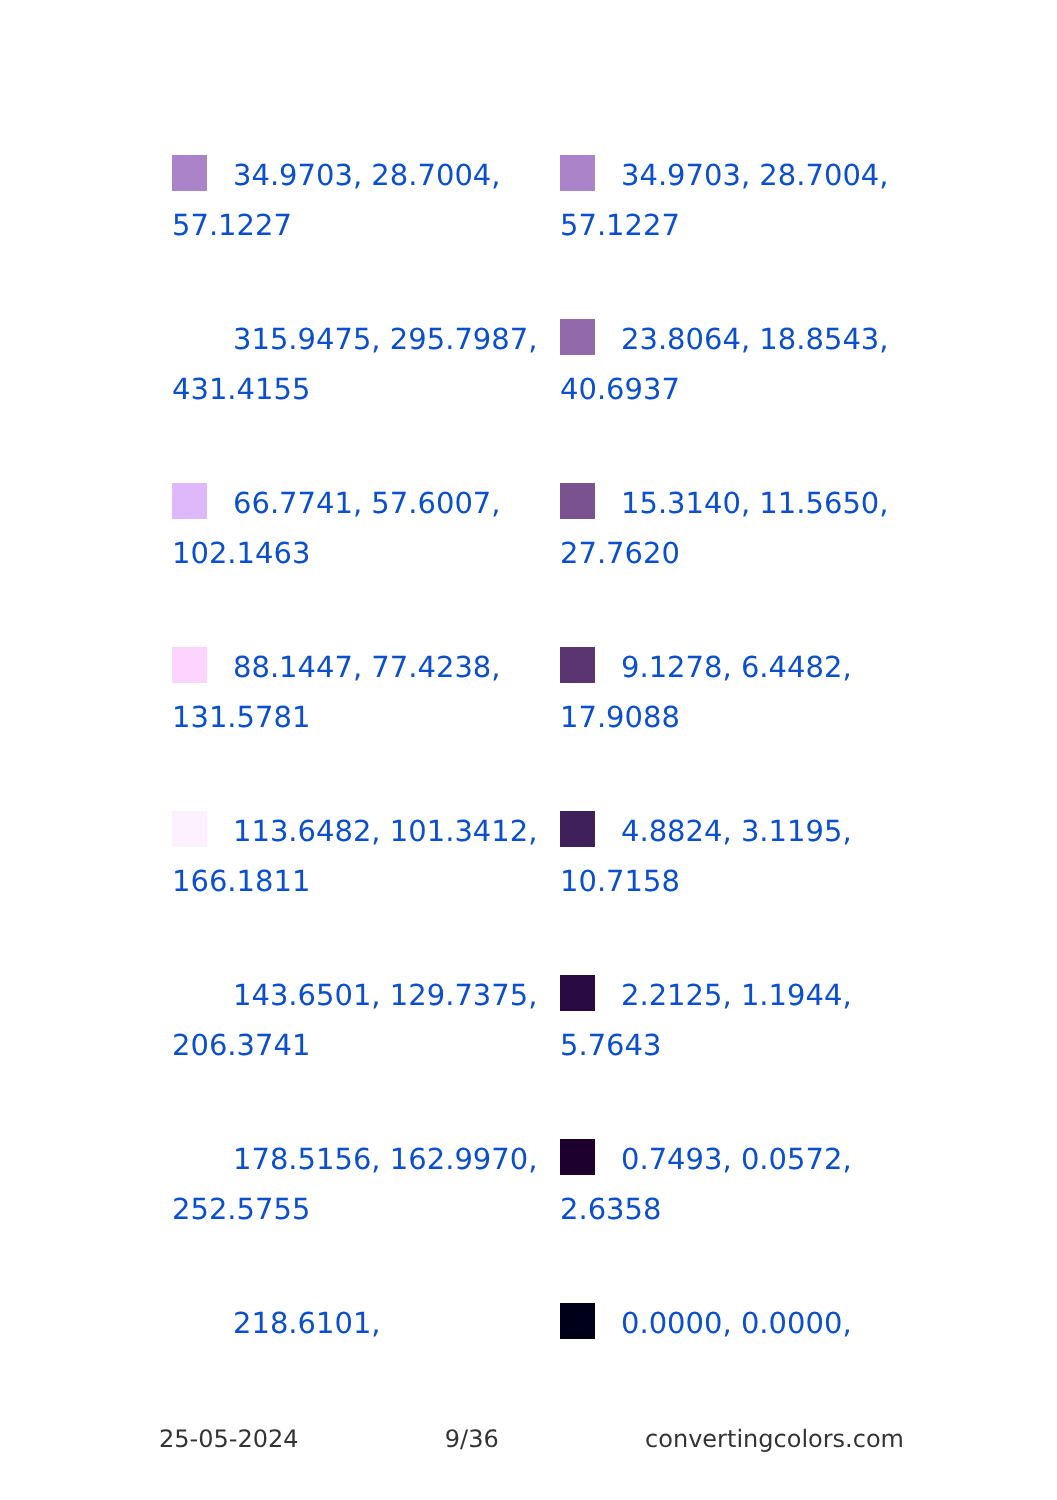34.9703, 28.7004, 57.1227
34.9703, 28.7004, 57.1227
315.9475, 295.7987, 431.4155
23.8064, 18.8543, 40.6937
66.7741, 57.6007, 102.1463
15.3140, 11.5650, 27.7620
88.1447, 77.4238, 131.5781
9.1278, 6.4482, 17.9088
113.6482, 101.3412, 166.1811
4.8824, 3.1195, 10.7158
143.6501, 129.7375, 206.3741
2.2125, 1.1944, 5.7643
178.5156, 162.9970, 252.5755
0.7493, 0.0572, 2.6358
218.6101,
0.0000, 0.0000,
25-05-2024 9/36 convertingcolors.com